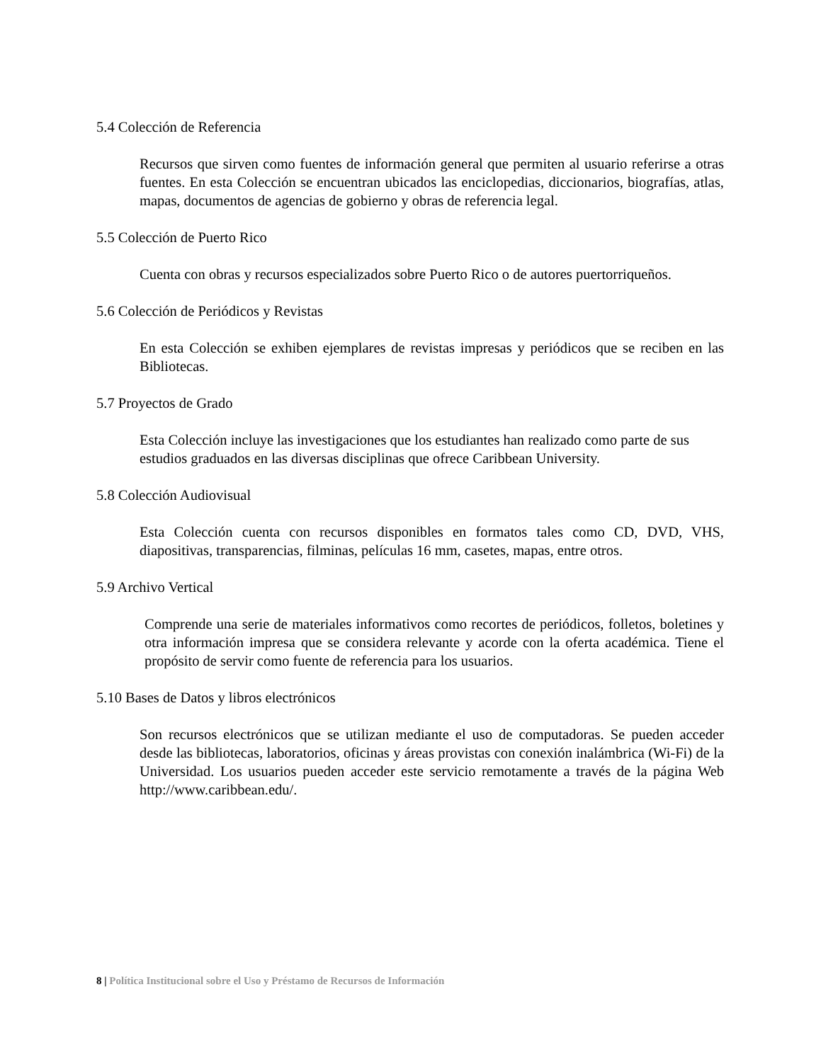5.4 Colección de Referencia
Recursos que sirven como fuentes de información general que permiten al usuario referirse a otras fuentes. En esta Colección se encuentran ubicados las enciclopedias, diccionarios, biografías, atlas, mapas, documentos de agencias de gobierno y obras de referencia legal.
5.5 Colección de Puerto Rico
Cuenta con obras y recursos especializados sobre Puerto Rico o de autores puertorriqueños.
5.6 Colección de Periódicos y Revistas
En esta Colección se exhiben ejemplares de revistas impresas y periódicos que se reciben en las Bibliotecas.
5.7 Proyectos de Grado
Esta Colección incluye las investigaciones que los estudiantes han realizado como parte de sus estudios graduados en las diversas disciplinas que ofrece Caribbean University.
5.8 Colección Audiovisual
Esta Colección cuenta con recursos disponibles en formatos tales como CD, DVD, VHS, diapositivas, transparencias, filminas, películas 16 mm, casetes, mapas, entre otros.
5.9 Archivo Vertical
Comprende una serie de materiales informativos como recortes de periódicos, folletos, boletines y otra información impresa que se considera relevante y acorde con la oferta académica. Tiene el propósito de servir como fuente de referencia para los usuarios.
5.10 Bases de Datos y libros electrónicos
Son recursos electrónicos que se utilizan mediante el uso de computadoras. Se pueden acceder desde las bibliotecas, laboratorios, oficinas y áreas provistas con conexión inalámbrica (Wi-Fi) de la Universidad. Los usuarios pueden acceder este servicio remotamente a través de la página Web http://www.caribbean.edu/.
8 | Política Institucional sobre el Uso y Préstamo de Recursos de Información